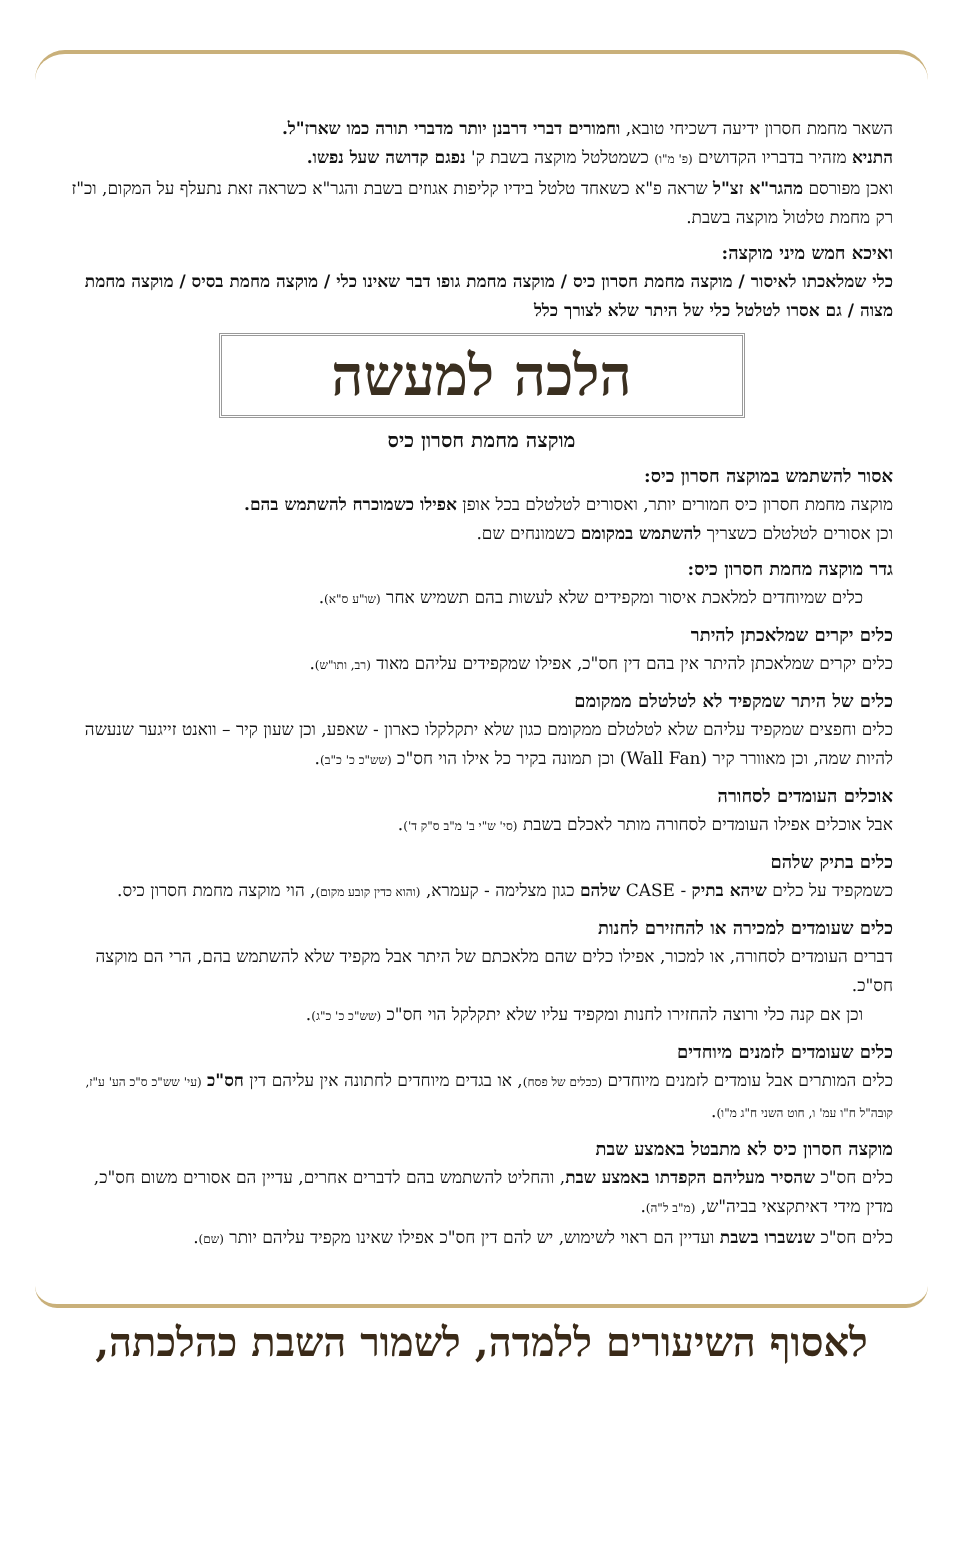השאר מחמת חסרון ידיעה דשכיחי טובא, וחמורים דברי דרבנן יותר מדברי תורה כמו שארז"ל.
התניא מזהיר בדבריו הקדושים (פ' מ"ו) כשמטלטל מוקצה בשבת ק' נפגם קדושה שעל נפשו.
ואכן מפורסם מהגר"א זצ"ל שראה פ"א כשאחד טלטל בידיו קליפות אגוזים בשבת והגר"א כשראה זאת נתעלף על המקום, וכ"ז רק מחמת טלטול מוקצה בשבת.
ואיכא חמש מיני מוקצה:
כלי שמלאכתו לאיסור / מוקצה מחמת חסרון כיס / מוקצה מחמת גופו דבר שאינו כלי / מוקצה מחמת בסיס / מוקצה מחמת מצוה / גם אסרו לטלטל כלי של היתר שלא לצורך כלל
הלכה למעשה
מוקצה מחמת חסרון כיס
אסור להשתמש במוקצה חסרון כיס:
מוקצה מחמת חסרון כיס חמורים יותר, ואסורים לטלטלם בכל אופן אפילו כשמוכרח להשתמש בהם.
וכן אסורים לטלטלם כשצריך להשתמש במקומם כשמונחים שם.
גדר מוקצה מחמת חסרון כיס:
כלים שמיוחדים למלאכת איסור ומקפידים שלא לעשות בהם תשמיש אחר (שו"ע ס"א).
כלים יקרים שמלאכתן להיתר
כלים יקרים שמלאכתן להיתר אין בהם דין חס"כ, אפילו שמקפידים עליהם מאוד (רב, ותו"ש).
כלים של היתר שמקפיד לא לטלטלם ממקומם
כלים וחפצים שמקפיד עליהם שלא לטלטלם ממקומם כגון שלא יתקלקלו כארון - שאפע, וכן שעון קיר – וואנט זייגער שנעשה להיות שמה, וכן מאוורר קיר (Wall Fan) וכן תמונה בקיר כל אילו הוי חס"כ (שש"כ כ' כ"ב).
אוכלים העומדים לסחורה
אבל אוכלים אפילו העומדים לסחורה מותר לאכלם בשבת (סי' ש"י ב' מ"ב ס"ק ד').
כלים בתיק שלהם
כשמקפיד על כלים שיהא בתיק - CASE שלהם כגון מצלימה - קעמרא, (והוא כדין קובע מקום), הוי מוקצה מחמת חסרון כיס.
כלים שעומדים למכירה או להחזירם לחנות
דברים העומדים לסחורה, או למכור, אפילו כלים שהם מלאכתם של היתר אבל מקפיד שלא להשתמש בהם, הרי הם מוקצה חס"כ.
וכן אם קנה כלי ורוצה להחזירו לחנות ומקפיד עליו שלא יתקלקל הוי חס"כ (שש"כ כ' כ"ג).
כלים שעומדים לזמנים מיוחדים
כלים המותרים אבל עומדים לזמנים מיוחדים (ככלים של פסח), או בגדים מיוחדים לחתונה אין עליהם דין חס"כ (עי' שש"כ ס"כ הע' ע"ז, קובה"ל ח"ו עמ' ו, חוט השני ח"ג מ"ו).
מוקצה חסרון כיס לא מתבטל באמצע שבת
כלים חס"כ שהסיר מעליהם הקפדתו באמצע שבת, והחליט להשתמש בהם לדברים אחרים, עדיין הם אסורים משום חס"כ, מדין מידי דאיתקצאי בביה"ש, (מ"ב ל"ה).
כלים חס"כ שנשברו בשבת ועדיין הם ראוי לשימוש, יש להם דין חס"כ אפילו שאינו מקפיד עליהם יותר (שם).
לאסוף השיעורים ללמדה, לשמור השבת כהלכתה,